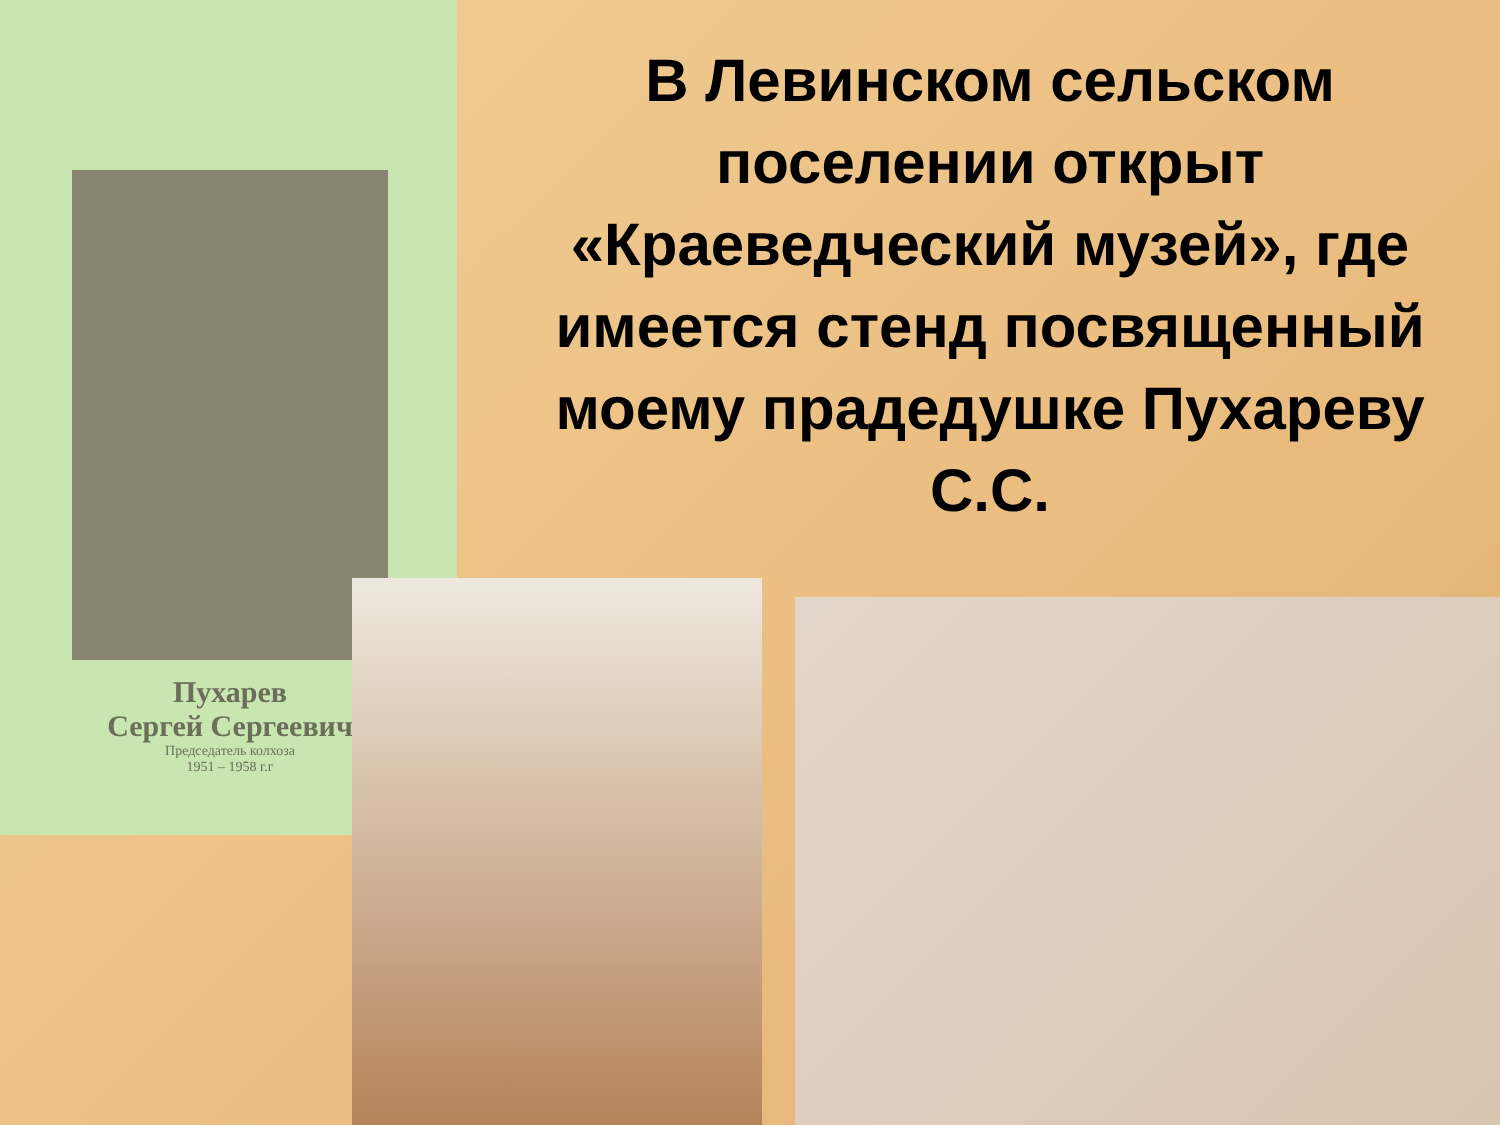Пухарев
Сергей Сергеевич
Председатель колхоза
1951 – 1958 г.г
В Левинском сельском поселении открыт «Краеведческий музей», где имеется стенд посвященный моему прадедушке Пухареву С.С.